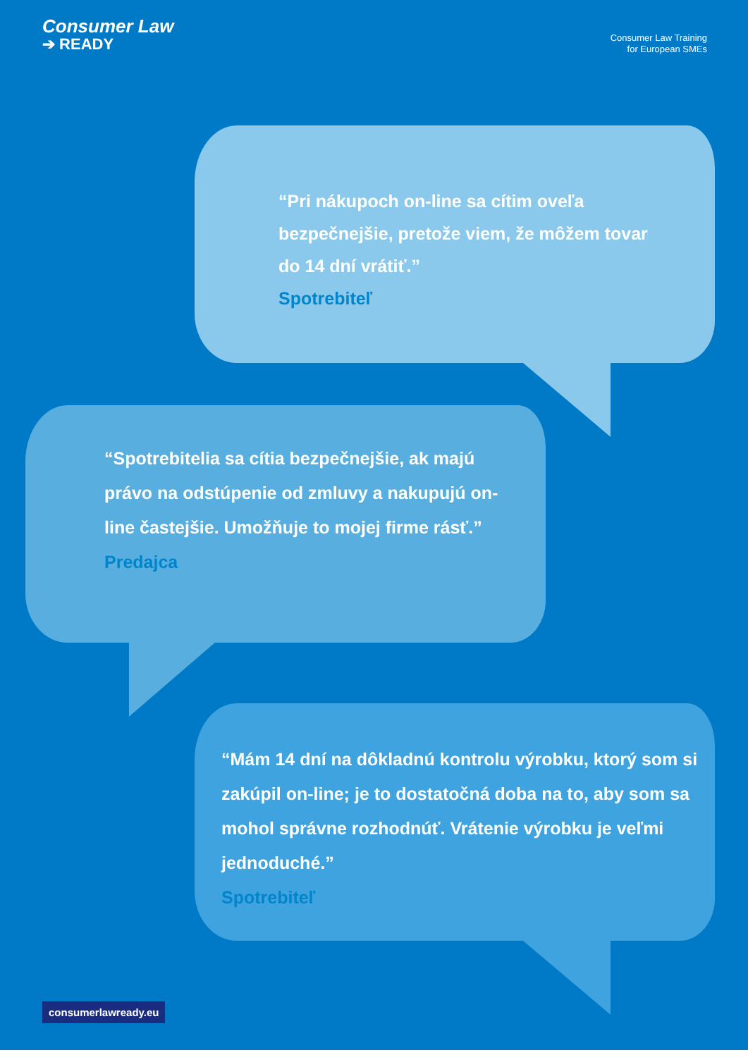Consumer Law
➔ READY
Consumer Law Training
for European SMEs
“Pri nákupoch on-line sa cítim oveľa bezpečnejšie, pretože viem, že môžem tovar do 14 dní vrátiť.”
Spotrebiteľ
“Spotrebitelia sa cítia bezpečnejšie, ak majú právo na odstúpenie od zmluvy a nakupujú on-line častejšie. Umožňuje to mojej firme rásť.”
Predajca
“Mám 14 dní na dôkladnú kontrolu výrobku, ktorý som si zakúpil on-line; je to dostatočná doba na to, aby som sa mohol správne rozhodnúť. Vrátenie výrobku je veľmi jednoduché.”
Spotrebiteľ
consumerlawready.eu